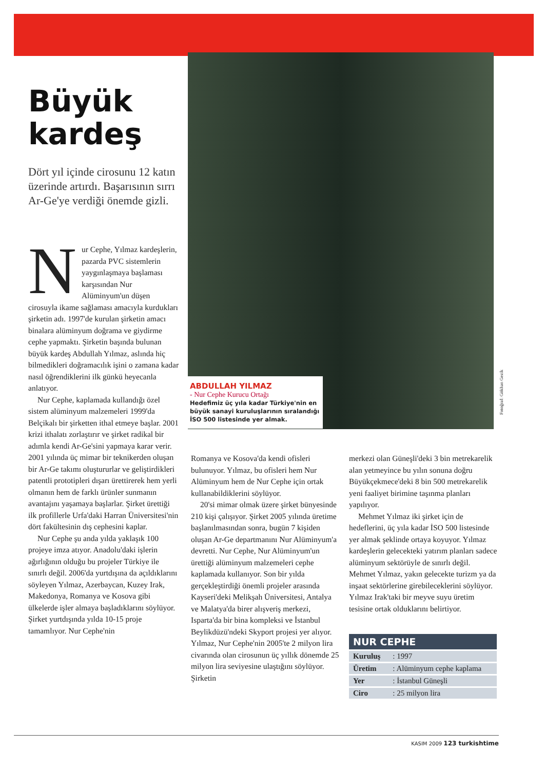Büyük kardeş
Dört yıl içinde cirosunu 12 katın üzerinde artırdı. Başarısının sırrı Ar-Ge'ye verdiği önemde gizli.
Nur Cephe, Yılmaz kardeşlerin, pazarda PVC sistemlerin yaygınlaşmaya başlaması karşısından Nur Alüminyum'un düşen cirosuyla ikame sağlaması amacıyla kurdukları şirketin adı. 1997'de kurulan şirketin amacı binalara alüminyum doğrama ve giydirme cephe yapmaktı. Şirketin başında bulunan büyük kardeş Abdullah Yılmaz, aslında hiç bilmedikleri doğramacılık işini o zamana kadar nasıl öğrendiklerini ilk günkü heyecanla anlatıyor.
Nur Cephe, kaplamada kullandığı özel sistem alüminyum malzemeleri 1999'da Belçikalı bir şirketten ithal etmeye başlar. 2001 krizi ithalatı zorlaştırır ve şirket radikal bir adımla kendi Ar-Ge'sini yapmaya karar verir. 2001 yılında üç mimar bir teknikerden oluşan bir Ar-Ge takımı oluştururlar ve geliştirdikleri patentli prototipleri dışarı ürettirerek hem yerli olmanın hem de farklı ürünler sunmanın avantajını yaşamaya başlarlar. Şirket ürettiği ilk profillerle Urfa'daki Harran Üniversitesi'nin dört fakültesinin dış cephesini kaplar.
Nur Cephe şu anda yılda yaklaşık 100 projeye imza atıyor. Anadolu'daki işlerin ağırlığının olduğu bu projeler Türkiye ile sınırlı değil. 2006'da yurtdışına da açıldıklarını söyleyen Yılmaz, Azerbaycan, Kuzey Irak, Makedonya, Romanya ve Kosova gibi ülkelerde işler almaya başladıklarını söylüyor. Şirket yurtdışında yılda 10-15 proje tamamlıyor. Nur Cephe'nin
ABDULLAH YILMAZ
- Nur Cephe Kurucu Ortağı
Hedefimiz üç yıla kadar Türkiye'nin en büyük sanayi kuruluşlarının sıralandığı İSO 500 listesinde yer almak.
Fotoğraf: Gökhan Gezik
Romanya ve Kosova'da kendi ofisleri bulunuyor. Yılmaz, bu ofisleri hem Nur Alüminyum hem de Nur Cephe için ortak kullanabildiklerini söylüyor.
20'si mimar olmak üzere şirket bünyesinde 210 kişi çalışıyor. Şirket 2005 yılında üretime başlanılmasından sonra, bugün 7 kişiden oluşan Ar-Ge departmanını Nur Alüminyum'a devretti. Nur Cephe, Nur Alüminyum'un ürettiği alüminyum malzemeleri cephe kaplamada kullanıyor. Son bir yılda gerçekleştirdiği önemli projeler arasında Kayseri'deki Melikşah Üniversitesi, Antalya ve Malatya'da birer alışveriş merkezi, Isparta'da bir bina kompleksi ve İstanbul Beylikdüzü'ndeki Skyport projesi yer alıyor. Yılmaz, Nur Cephe'nin 2005'te 2 milyon lira civarında olan cirosunun üç yıllık dönemde 25 milyon lira seviyesine ulaştığını söylüyor. Şirketin
merkezi olan Güneşli'deki 3 bin metrekarelik alan yetmeyince bu yılın sonuna doğru Büyükçekmece'deki 8 bin 500 metrekarelik yeni faaliyet birimine taşınma planları yapılıyor.
Mehmet Yılmaz iki şirket için de hedeflerini, üç yıla kadar İSO 500 listesinde yer almak şeklinde ortaya koyuyor. Yılmaz kardeşlerin gelecekteki yatırım planları sadece alüminyum sektörüyle de sınırlı değil. Mehmet Yılmaz, yakın gelecekte turizm ya da inşaat sektörlerine girebileceklerini söylüyor. Yılmaz Irak'taki bir meyve suyu üretim tesisine ortak olduklarını belirtiyor.
| NUR CEPHE | |
| --- | --- |
| Kuruluş | : 1997 |
| Üretim | : Alüminyum cephe kaplama |
| Yer | : İstanbul Güneşli |
| Ciro | : 25 milyon lira |
KASIM 2009 123 turkishtime